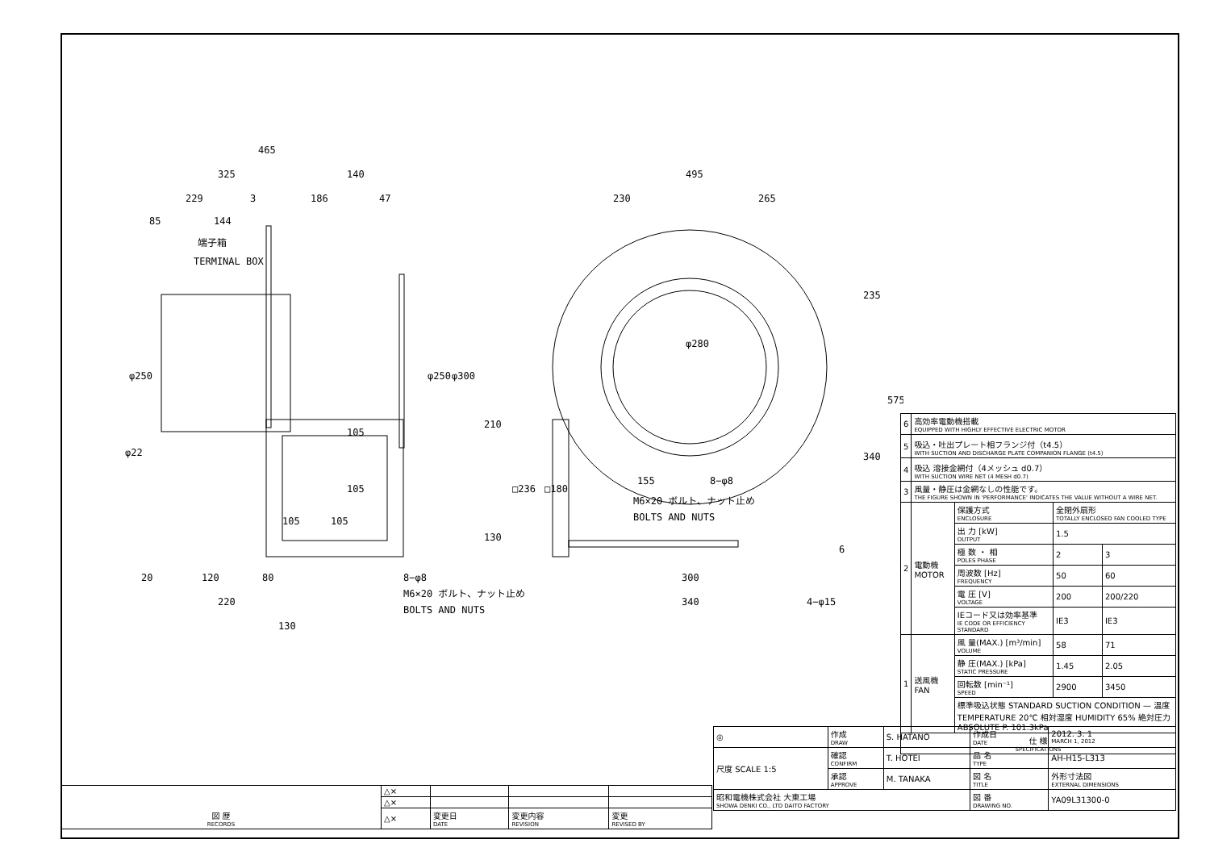465
325
140
229
3
186
47
85
144
端子箱
TERMINAL BOX
φ250
φ250
φ300
φ22
105
105
105
105
20
120
80
220
130
8−φ8
M6×20 ボルト、ナット止め
BOLTS AND NUTS
495
230
265
φ280
235
575
210
130
□236
□180
340
155
8−φ8
M6×20 ボルト、ナット止め
BOLTS AND NUTS
6
300
340
4−φ15
| 6 | 高効率電動機搭載 EQUIPPED WITH HIGHLY EFFECTIVE ELECTRIC MOTOR | | | |
| 5 | 吸込・吐出プレート相フランジ付（t4.5） WITH SUCTION AND DISCHARGE PLATE COMPANION FLANGE (t4.5) | | | |
| 4 | 吸込 溶接金網付（4メッシュ d0.7） WITH SUCTION WIRE NET (4 MESH d0.7) | | | |
| 3 | 風量・静圧は金網なしの性能です。 THE FIGURE SHOWN IN 'PERFORMANCE' INDICATES THE VALUE WITHOUT A WIRE NET. | | | |
| 2 | 電動機 MOTOR | 保護方式 ENCLOSURE | 全閉外扇形 TOTALLY ENCLOSED FAN COOLED TYPE | |
| | | 出 力 [kW] OUTPUT | 1.5 | |
| | | 極 数 ・ 相 POLES PHASE | 2 | 3 |
| | | 周波数 [Hz] FREQUENCY | 50 | 60 |
| | | 電 圧 [V] VOLTAGE | 200 | 200/220 |
| | | IEコード又は効率基準 IE CODE OR EFFICIENCY STANDARD | IE3 | IE3 |
| 1 | 送風機 FAN | 風 量(MAX.) [m³/min] VOLUME | 58 | 71 |
| | | 静 圧(MAX.) [kPa] STATIC PRESSURE | 1.45 | 2.05 |
| | | 回転数 [min⁻¹] SPEED | 2900 | 3450 |
| | | 標準吸込状態 STANDARD SUCTION CONDITION — 温度 TEMPERATURE 20℃ 相対湿度 HUMIDITY 65% 絶対圧力 ABSOLUTE P. 101.3kPa | | |
| 仕 様 SPECIFICATIONS | | | | |
| ◎ | 作成 DRAW | S. HATANO | 作成日 DATE | 2012. 3. 1 MARCH 1, 2012 |
| 尺度 SCALE 1:5 | 確認 CONFIRM | T. HOTEI | 品 名 TYPE | AH-H15-L313 |
| | 承認 APPROVE | M. TANAKA | 図 名 TITLE | 外形寸法図 EXTERNAL DIMENSIONS |
| 昭和電機株式会社 大東工場 SHOWA DENKI CO., LTD DAITO FACTORY | | | 図 番 DRAWING NO. | YA09L31300-0 |
| 図 歴 RECORDS | △× | | | |
| | △× | | | |
| | △× | 変更日 DATE | 変更内容 REVISION | 変更 REVISED BY |